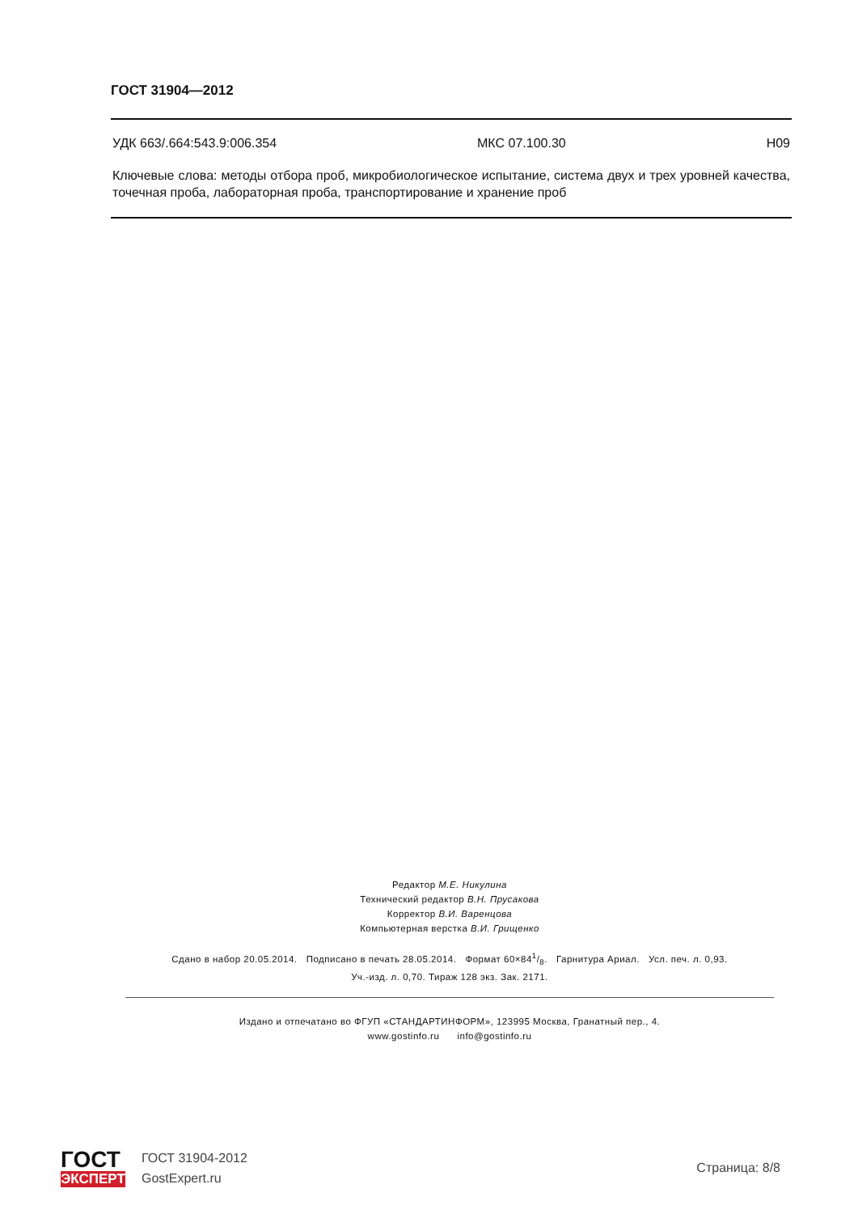ГОСТ 31904—2012
УДК 663/.664:543.9:006.354 МКС 07.100.30 Н09
Ключевые слова: методы отбора проб, микробиологическое испытание, система двух и трех уровней качества, точечная проба, лабораторная проба, транспортирование и хранение проб
Редактор М.Е. Никулина
Технический редактор В.Н. Прусакова
Корректор В.И. Варенцова
Компьютерная верстка В.И. Грищенко
Сдано в набор 20.05.2014. Подписано в печать 28.05.2014. Формат 60×841/8. Гарнитура Ариал. Усл. печ. л. 0,93.
Уч.-изд. л. 0,70. Тираж 128 экз. Зак. 2171.
Издано и отпечатано во ФГУП «СТАНДАРТИНФОРМ», 123995 Москва, Гранатный пер., 4.
www.gostinfo.ru info@gostinfo.ru
ГОСТ
ЭКСПЕРТ
ГОСТ 31904-2012
GostExpert.ru
Страница: 8/8